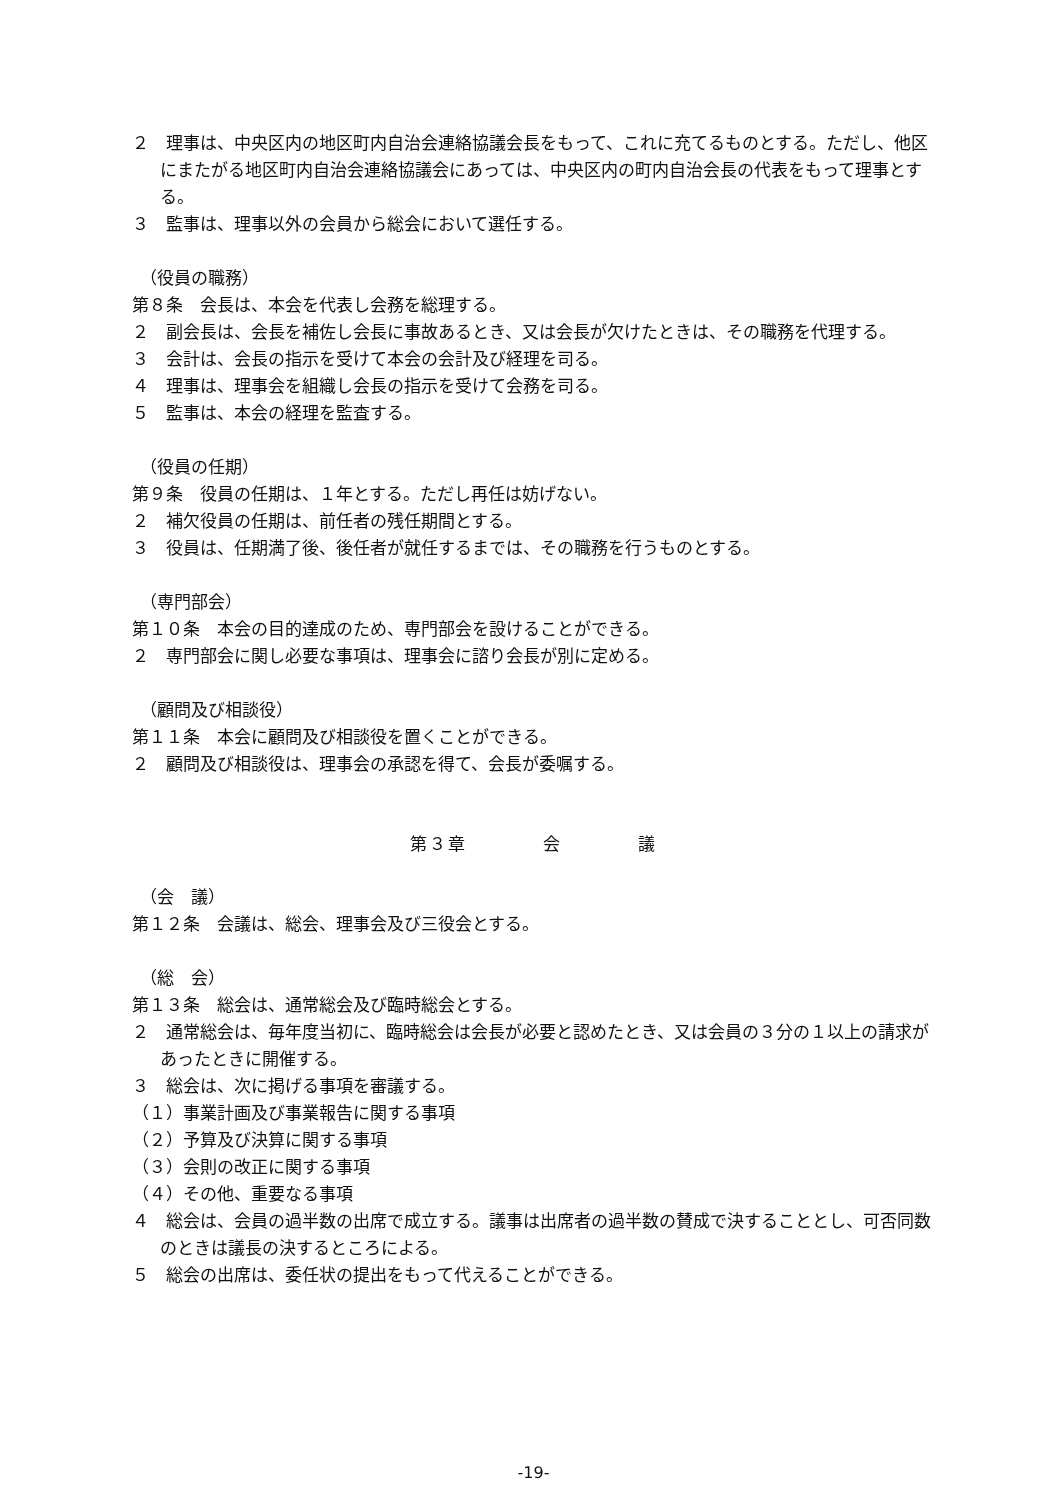２　理事は、中央区内の地区町内自治会連絡協議会長をもって、これに充てるものとする。ただし、他区にまたがる地区町内自治会連絡協議会にあっては、中央区内の町内自治会長の代表をもって理事とする。
３　監事は、理事以外の会員から総会において選任する。
（役員の職務）
第８条　会長は、本会を代表し会務を総理する。
２　副会長は、会長を補佐し会長に事故あるとき、又は会長が欠けたときは、その職務を代理する。
３　会計は、会長の指示を受けて本会の会計及び経理を司る。
４　理事は、理事会を組織し会長の指示を受けて会務を司る。
５　監事は、本会の経理を監査する。
（役員の任期）
第９条　役員の任期は、１年とする。ただし再任は妨げない。
２　補欠役員の任期は、前任者の残任期間とする。
３　役員は、任期満了後、後任者が就任するまでは、その職務を行うものとする。
（専門部会）
第１０条　本会の目的達成のため、専門部会を設けることができる。
２　専門部会に関し必要な事項は、理事会に諮り会長が別に定める。
（顧問及び相談役）
第１１条　本会に顧問及び相談役を置くことができる。
２　顧問及び相談役は、理事会の承認を得て、会長が委嘱する。
第３章　　　　会　　　　議
（会　議）
第１２条　会議は、総会、理事会及び三役会とする。
（総　会）
第１３条　総会は、通常総会及び臨時総会とする。
２　通常総会は、毎年度当初に、臨時総会は会長が必要と認めたとき、又は会員の３分の１以上の請求があったときに開催する。
３　総会は、次に掲げる事項を審議する。
（１）事業計画及び事業報告に関する事項
（２）予算及び決算に関する事項
（３）会則の改正に関する事項
（４）その他、重要なる事項
４　総会は、会員の過半数の出席で成立する。議事は出席者の過半数の賛成で決することとし、可否同数のときは議長の決するところによる。
５　総会の出席は、委任状の提出をもって代えることができる。
-19-